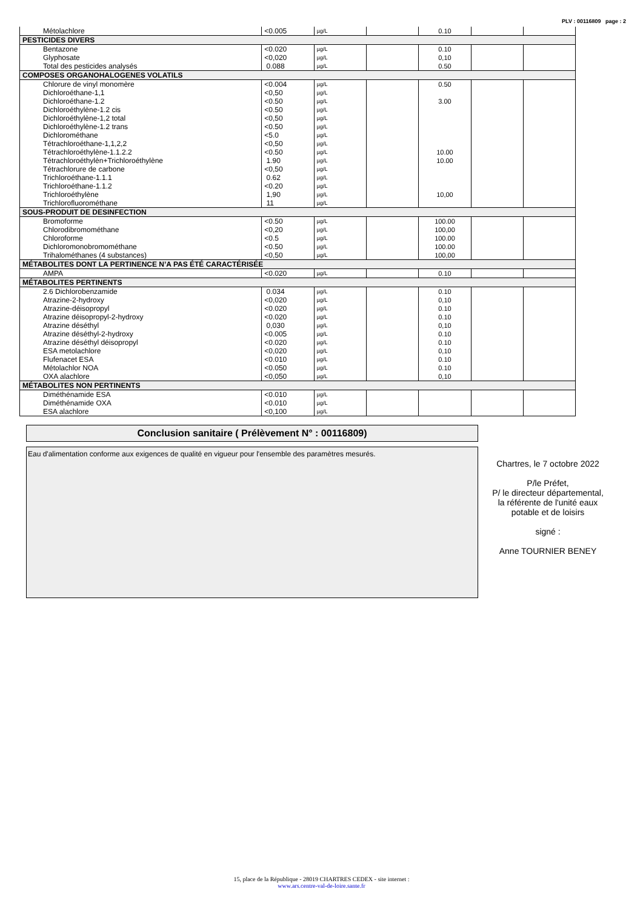PLV : 00116809 page : 2
| Métolachlore | <0.005 | µg/L | | 0.10 | | |
| PESTICIDES DIVERS | | | | | | |
| Bentazone | <0.020 | µg/L | | 0.10 | | |
| Glyphosate | <0,020 | µg/L | | 0,10 | | |
| Total des pesticides analysés | 0.088 | µg/L | | 0.50 | | |
| COMPOSES ORGANOHALOGENES VOLATILS | | | | | | |
| Chlorure de vinyl monomère | <0.004 | µg/L | | 0.50 | | |
| Dichloroéthane-1,1 | <0,50 | µg/L | | | | |
| Dichloroéthane-1.2 | <0.50 | µg/L | | 3.00 | | |
| Dichloroéthylène-1.2 cis | <0.50 | µg/L | | | | |
| Dichloroéthylène-1,2 total | <0,50 | µg/L | | | | |
| Dichloroéthylène-1.2 trans | <0.50 | µg/L | | | | |
| Dichlorométhane | <5.0 | µg/L | | | | |
| Tétrachloroéthane-1,1,2,2 | <0,50 | µg/L | | | | |
| Tétrachloroéthylène-1.1.2.2 | <0.50 | µg/L | | 10.00 | | |
| Tétrachloroéthylèn+Trichloroéthylène | 1.90 | µg/L | | 10.00 | | |
| Tétrachlorure de carbone | <0,50 | µg/L | | | | |
| Trichloroéthane-1.1.1 | 0.62 | µg/L | | | | |
| Trichloroéthane-1.1.2 | <0.20 | µg/L | | | | |
| Trichloroéthylène | 1,90 | µg/L | | 10,00 | | |
| Trichlorofluorométhane | 11 | µg/L | | | | |
| SOUS-PRODUIT DE DESINFECTION | | | | | | |
| Bromoforme | <0.50 | µg/L | | 100.00 | | |
| Chlorodibromométhane | <0,20 | µg/L | | 100,00 | | |
| Chloroforme | <0.5 | µg/L | | 100.00 | | |
| Dichloromonobromométhane | <0.50 | µg/L | | 100.00 | | |
| Trihalométhanes (4 substances) | <0,50 | µg/L | | 100,00 | | |
| MÉTABOLITES DONT LA PERTINENCE N’A PAS ÉTÉ CARACTÉRISÉE | | | | | | |
| AMPA | <0.020 | µg/L | | 0.10 | | |
| MÉTABOLITES PERTINENTS | | | | | | |
| 2.6 Dichlorobenzamide | 0.034 | µg/L | | 0.10 | | |
| Atrazine-2-hydroxy | <0,020 | µg/L | | 0,10 | | |
| Atrazine-déisopropyl | <0.020 | µg/L | | 0.10 | | |
| Atrazine déisopropyl-2-hydroxy | <0.020 | µg/L | | 0.10 | | |
| Atrazine déséthyl | 0,030 | µg/L | | 0,10 | | |
| Atrazine déséthyl-2-hydroxy | <0.005 | µg/L | | 0.10 | | |
| Atrazine déséthyl déisopropyl | <0.020 | µg/L | | 0.10 | | |
| ESA metolachlore | <0,020 | µg/L | | 0,10 | | |
| Flufenacet ESA | <0.010 | µg/L | | 0.10 | | |
| Métolachlor NOA | <0.050 | µg/L | | 0.10 | | |
| OXA alachlore | <0,050 | µg/L | | 0,10 | | |
| MÉTABOLITES NON PERTINENTS | | | | | | |
| Diméthénamide ESA | <0.010 | µg/L | | | | |
| Diméthénamide OXA | <0.010 | µg/L | | | | |
| ESA alachlore | <0,100 | µg/L | | | | |
Conclusion sanitaire ( Prélèvement N° : 00116809)
Eau d'alimentation conforme aux exigences de qualité en vigueur pour l'ensemble des paramètres mesurés.
Chartres, le 7 octobre 2022
P/le Préfet,
P/ le directeur départemental,
la référente de l'unité eaux
potable et de loisirs
signé :
Anne TOURNIER BENEY
15, place de la République - 28019 CHARTRES CEDEX - site internet :
www.ars.centre-val-de-loire.sante.fr